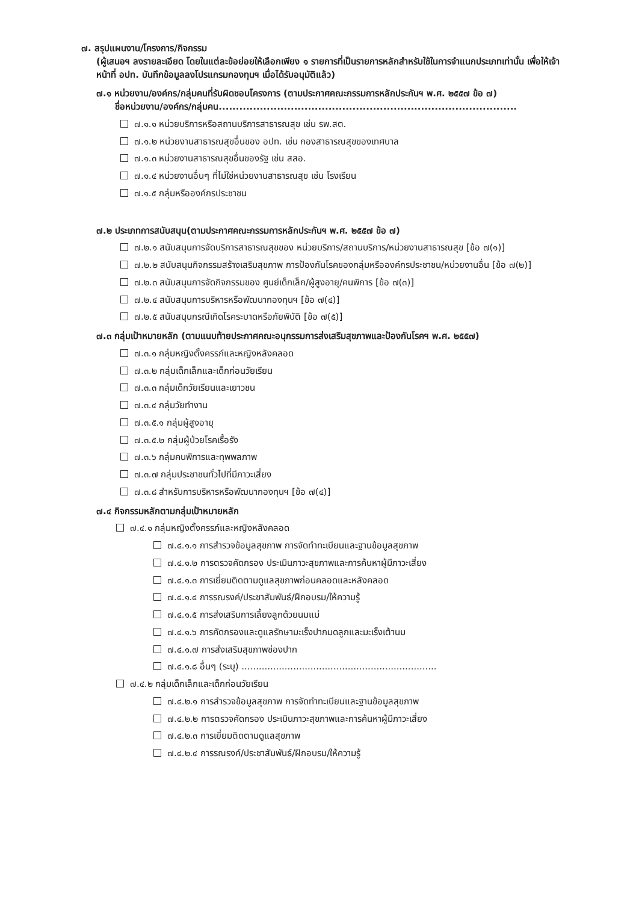๗. สรุปแผนงาน/โครงการ/กิจกรรม
(ผู้เสนอฯ ลงรายละเอียด โดยในแต่ละข้อย่อยให้เลือกเพียง ๑ รายการที่เป็นรายการหลักสำหรับใช้ในการจำแนกประเภทเท่านั้น เพื่อให้เจ้าหน้าที่ อปท. บันทึกข้อมูลลงโปรแกรมกองทุนฯ เมื่อได้รับอนุมัติแล้ว)
๗.๑ หน่วยงาน/องค์กร/กลุ่มคนที่รับผิดชอบโครงการ (ตามประกาศคณะกรรมการหลักประกันฯ พ.ศ. ๒๕๕๗ ข้อ ๗)
ชื่อหน่วยงาน/องค์กร/กลุ่มคน.......................................................................................
๗.๑.๑ หน่วยบริการหรือสถานบริการสาธารณสุข เช่น รพ.สต.
๗.๑.๒ หน่วยงานสาธารณสุขอื่นของ อปท. เช่น กองสาธารณสุขของเทศบาล
๗.๑.๓ หน่วยงานสาธารณสุขอื่นของรัฐ เช่น สสอ.
๗.๑.๔ หน่วยงานอื่นๆ ที่ไม่ใช่หน่วยงานสาธารณสุข เช่น โรงเรียน
๗.๑.๕ กลุ่มหรือองค์กรประชาชน
๗.๒ ประเภทการสนับสนุน(ตามประกาศคณะกรรมการหลักประกันฯ พ.ศ. ๒๕๕๗ ข้อ ๗)
๗.๒.๑ สนับสนุนการจัดบริการสาธารณสุขของ หน่วยบริการ/สถานบริการ/หน่วยงานสาธารณสุข [ข้อ ๗(๑)]
๗.๒.๒ สนับสนุนกิจกรรมสร้างเสริมสุขภาพ การป้องกันโรคของกลุ่มหรือองค์กรประชาชน/หน่วยงานอื่น [ข้อ ๗(๒)]
๗.๒.๓ สนับสนุนการจัดกิจกรรมของ ศูนย์เด็กเล็ก/ผู้สูงอายุ/คนพิการ [ข้อ ๗(๓)]
๗.๒.๔ สนับสนุนการบริหารหรือพัฒนากองทุนฯ [ข้อ ๗(๔)]
๗.๒.๕ สนับสนุนกรณีเกิดโรคระบาดหรือภัยพิบัติ [ข้อ ๗(๕)]
๗.๓ กลุ่มเป้าหมายหลัก (ตามแนบท้ายประกาศคณะอนุกรรมการส่งเสริมสุขภาพและป้องกันโรคฯ พ.ศ. ๒๕๕๗)
๗.๓.๑ กลุ่มหญิงตั้งครรภ์และหญิงหลังคลอด
๗.๓.๒ กลุ่มเด็กเล็กและเด็กก่อนวัยเรียน
๗.๓.๓ กลุ่มเด็กวัยเรียนและเยาวชน
๗.๓.๔ กลุ่มวัยทำงาน
๗.๓.๕.๑ กลุ่มผู้สูงอายุ
๗.๓.๕.๒ กลุ่มผู้ป่วยโรคเรื้อรัง
๗.๓.๖ กลุ่มคนพิการและทุพพลภาพ
๗.๓.๗ กลุ่มประชาชนทั่วไปที่มีภาวะเสี่ยง
๗.๓.๘ สำหรับการบริหารหรือพัฒนากองทุนฯ [ข้อ ๗(๔)]
๗.๔ กิจกรรมหลักตามกลุ่มเป้าหมายหลัก
๗.๔.๑ กลุ่มหญิงตั้งครรภ์และหญิงหลังคลอด
๗.๔.๑.๑ การสำรวจข้อมูลสุขภาพ การจัดทำทะเบียนและฐานข้อมูลสุขภาพ
๗.๔.๑.๒ การตรวจคัดกรอง ประเมินภาวะสุขภาพและการค้นหาผู้มีภาวะเสี่ยง
๗.๔.๑.๓ การเยี่ยมติดตามดูแลสุขภาพก่อนคลอดและหลังคลอด
๗.๔.๑.๔ การรณรงค์/ประชาสัมพันธ์/ฝึกอบรม/ให้ความรู้
๗.๔.๑.๕ การส่งเสริมการเลี้ยงลูกด้วยนมแม่
๗.๔.๑.๖ การคัดกรองและดูแลรักษามะเร็งปากมดลูกและมะเร็งเต้านม
๗.๔.๑.๗ การส่งเสริมสุขภาพช่องปาก
๗.๔.๑.๘ อื่นๆ (ระบุ) ....................................................................
๗.๔.๒ กลุ่มเด็กเล็กและเด็กก่อนวัยเรียน
๗.๔.๒.๑ การสำรวจข้อมูลสุขภาพ การจัดทำทะเบียนและฐานข้อมูลสุขภาพ
๗.๔.๒.๒ การตรวจคัดกรอง ประเมินภาวะสุขภาพและการค้นหาผู้มีภาวะเสี่ยง
๗.๔.๒.๓ การเยี่ยมติดตามดูแลสุขภาพ
๗.๔.๒.๔ การรณรงค์/ประชาสัมพันธ์/ฝึกอบรม/ให้ความรู้